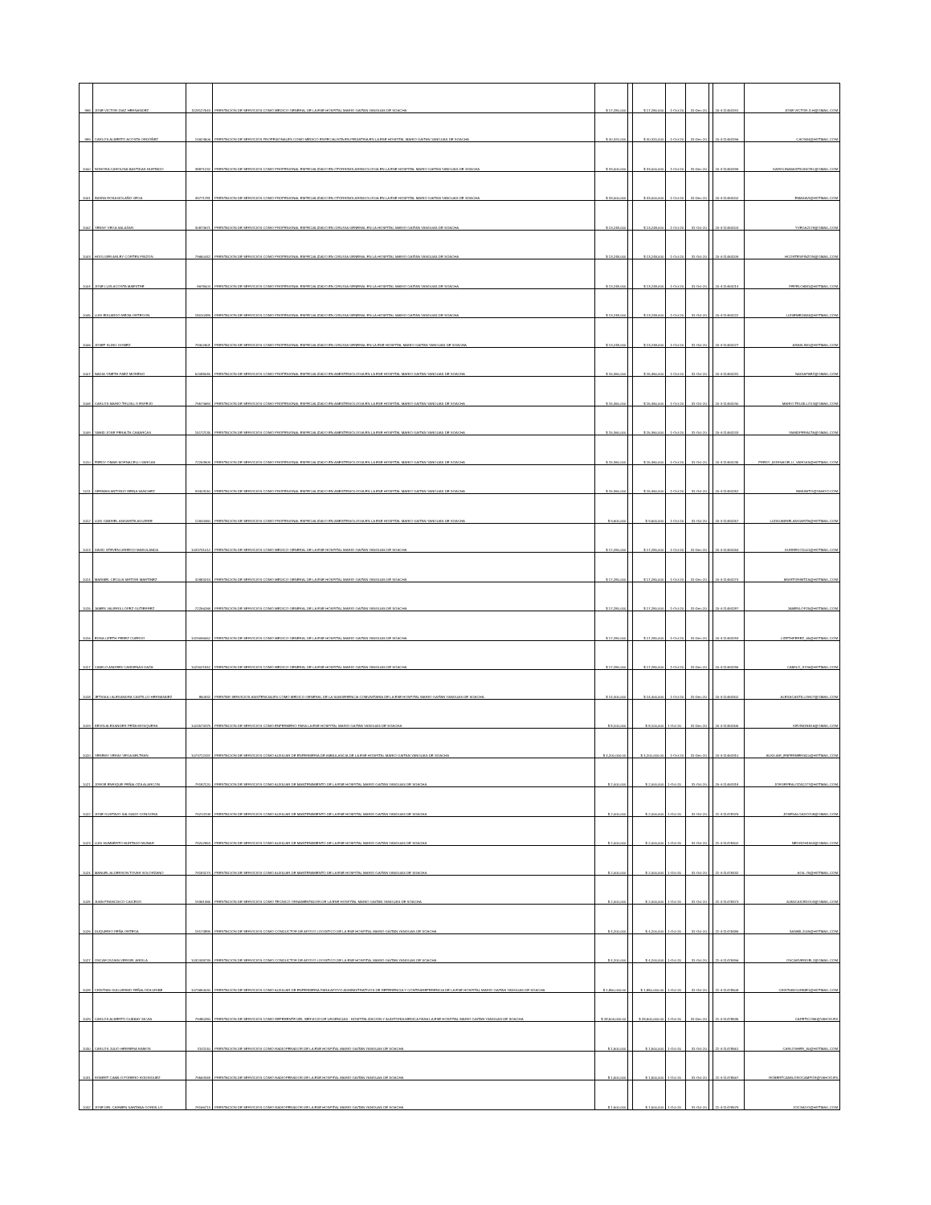| 998 | JOSE VICTOR DIAZ HERNANDEZ | 1128127543 | PRESTACION DE SERVICIOS COMO MEDICO GENERAL DE LA ESE HOSPITAL MARIO GAITAN YANGUAS DE SOACHA | $ 17,280,000 | | $ 17,280,000 | 1-Oct-20 | 31-Dec-20 | | 20-4-11463191 | JOSE.VICTOR.D.H@GMAIL.COM |
| 999 | CARLOS ALBERTO ACOSTA ORDOÑEZ | 14624506 | PRESTACION DE SERVICIOS PROFESIONALES COMO MEDICO ESPECIALISTA EN PEDIATRIA EN LA ESE HOSPITAL MARIO GAITAN YANGUAS DE SOACHA | $ 40,320,000 | | $ 40,320,000 | 1-Oct-20 | 31-Dec-20 | | 20-4-11463196 | CAOS84@HOTMAIL.COM |
| 1000 | NOHORA CAROLINA BASTIDAS HURTADO | 38871232 | PRESTACION DE SERVICIOS COMO PROFESIONAL ESPECIALIZADO EN OTORRINOLARINGOLOGIA EN LA ESE HOSPITAL MARIO GAITAN YANGUAS DE SOACHA | $ 33,000,000 | | $ 33,000,000 | 1-Oct-20 | 31-Dec-20 | | 20-4-11463199 | KAROLINABASTIDASORL@GMAIL.COM |
| 1001 | INDIRA ROSA BOLAÑO VEGA | 49771781 | PRESTACION DE SERVICIOS COMO PROFESIONAL ESPECIALIZADO EN OTORRINOLARINGOLOGIA EN LA ESE HOSPITAL MARIO GAITAN YANGUAS DE SOACHA | $ 33,000,000 | | $ 33,000,000 | 1-Oct-20 | 31-Dec-20 | | 20-4-11463202 | EMASAVI@HOTMAIL.COM |
| 1002 | YENNY VEGA SALAZAR | 30873671 | PRESTACION DE SERVICIOS COMO PROFESIONAL ESPECIALIZADO EN CIRUGIA GENERAL EN LA HOSPITAL MARIO GAITAN YANGUAS DE SOACHA | $ 13,248,000 | | $ 13,248,000 | 1-Oct-20 | 31-Oct-20 | | 20-4-11463203 | YVEGA2179@GMAIL.COM |
| 1003 | HOOLGER ARLEY CORTES PINZON | 79650442 | PRESTACION DE SERVICIOS COMO PROFESIONAL ESPECIALIZADO EN CIRUGIA GENERAL EN LA HOSPITAL MARIO GAITAN YANGUAS DE SOACHA | $ 13,248,000 | | $ 13,248,000 | 1-Oct-20 | 31-Oct-20 | | 20-4-11463209 | HCORTESPINZON@GMAIL.COM |
| 1004 | JOSE LUIS ACOSTA MAESTRE | 8678004 | PRESTACION DE SERVICIOS COMO PROFESIONAL ESPECIALIZADO EN CIRUGIA GENERAL EN LA HOSPITAL MARIO GAITAN YANGUAS DE SOACHA | $ 13,248,000 | | $ 13,248,000 | 1-Oct-20 | 31-Oct-20 | | 20-4-11463214 | PEPELOAM1@HOTMAIL.COM |
| 1005 | LUIS EDUARDO MEJIA ORTEGON | 18010489 | PRESTACION DE SERVICIOS COMO PROFESIONAL ESPECIALIZADO EN CIRUGIA GENERAL EN LA HOSPITAL MARIO GAITAN YANGUAS DE SOACHA | $ 13,248,000 | | $ 13,248,000 | 1-Oct-20 | 31-Oct-20 | | 20-4-11463222 | LUISEMEJIA84@HOTMAIL.COM |
| 1006 | JOSEF KLING GOMEZ | 79302601 | PRESTACION DE SERVICIOS COMO PROFESIONAL ESPECIALIZADO EN CIRUGIA GENERAL EN LA ESE HOSPITAL MARIO GAITAN YANGUAS DE SOACHA | $ 13,248,000 | | $ 13,248,000 | 1-Oct-20 | 31-Oct-20 | | 20-4-11463227 | ARAKLING@HOTMAIL.COM |
| 1007 | NADIA YINETH PAEZ MORENO | 52088045 | PRESTACION DE SERVICIOS COMO PROFESIONAL ESPECIALIZADO EN ANESTESIOLOGIA EN LA ESE HOSPITAL MARIO GAITAN YANGUAS DE SOACHA | $ 15,360,000 | | $ 15,360,000 | 1-Oct-20 | 31-Oct-20 | | 20-4-11463231 | NADIAPAEZ@GMAIL.COM |
| 1008 | CARLOS MARIO TRUJILLO ESPEJO | 79574684 | PRESTACION DE SERVICIOS COMO PROFESIONAL ESPECIALIZADO EN ANESTESIOLOGIA EN LA ESE HOSPITAL MARIO GAITAN YANGUAS DE SOACHA | $ 15,360,000 | | $ 15,360,000 | 1-Oct-20 | 31-Oct-20 | | 20-4-11463240 | MARIO.TRUJILLO13@GMAIL.COM |
| 1009 | YAMID JOSE PERALTA CABARCAS | 15172135 | PRESTACION DE SERVICIOS COMO PROFESIONAL ESPECIALIZADO EN ANESTESIOLOGIA EN LA ESE HOSPITAL MARIO GAITAN YANGUAS DE SOACHA | $ 15,360,000 | | $ 15,360,000 | 1-Oct-20 | 31-Oct-20 | | 20-4-11463243 | YAMIDPERALTA@GMAIL.COM |
| 1010 | FREDY OMAR BORNACELLI VARGAS | 72263909 | PRESTACION DE SERVICIOS COMO PROFESIONAL ESPECIALIZADO EN ANESTESIOLOGIA EN LA ESE HOSPITAL MARIO GAITAN YANGUAS DE SOACHA | $ 15,360,000 | | $ 15,360,000 | 1-Oct-20 | 31-Oct-20 | | 20-4-11463245 | FREDY_BORNACELLI_VARGAS@HOTMAIL.COM |
| 1011 | GERMAN ANTONIO REINA SANCHEZ | 93403140 | PRESTACION DE SERVICIOS COMO PROFESIONAL ESPECIALIZADO EN ANESTESIOLOGIA EN LA ESE HOSPITAL MARIO GAITAN YANGUAS DE SOACHA | $ 15,360,000 | | $ 15,360,000 | 1-Oct-20 | 31-Oct-20 | | 20-4-11463252 | INMUNITO@YAHOO.COM |
| 1012 | LUIS GABRIEL ANGARITA AGUIRRE | 12644460 | PRESTACION DE SERVICIOS COMO PROFESIONAL ESPECIALIZADO EN ANESTESIOLOGIA EN LA ESE HOSPITAL MARIO GAITAN YANGUAS DE SOACHA | $ 9,600,000 | | $ 9,600,000 | 1-Oct-20 | 31-Oct-20 | | 20-4-11463257 | LUISGABRIELANGARITA@HOTMAIL.COM |
| 1013 | DAVID STEVEN URREGO MARULANDA | 1033741012 | PRESTACION DE SERVICIOS COMO MEDICO GENERAL DE LA ESE HOSPITAL MARIO GAITAN YANGUAS DE SOACHA | $ 17,280,000 | | $ 17,280,000 | 1-Oct-20 | 31-Dec-20 | | 20-4-11463264 | DURREGO1001@HOTMAIL.COM |
| 1014 | MARIBEL CECILIA SIRTORI MARTINEZ | 32683244 | PRESTACION DE SERVICIOS COMO MEDICO GENERAL DE LA ESE HOSPITAL MARIO GAITAN YANGUAS DE SOACHA | $ 17,280,000 | | $ 17,280,000 | 1-Oct-20 | 31-Dec-20 | | 20-4-11463274 | MSIRTORIMTZA@HOTMAIL.COM |
| 1015 | JAMES VALERIS LOPEZ GUTIERREZ | 72256268 | PRESTACION DE SERVICIOS COMO MEDICO GENERAL DE LA ESE HOSPITAL MARIO GAITAN YANGUAS DE SOACHA | $ 17,280,000 | | $ 17,280,000 | 1-Oct-20 | 31-Dec-20 | | 20-4-11463287 | JAMESLOP25@HOTMAIL.COM |
| 1016 | EDNA LIZETH PEREZ CUERVO | 1019096052 | PRESTACION DE SERVICIOS COMO MEDICO GENERAL DE LA ESE HOSPITAL MARIO GAITAN YANGUAS DE SOACHA | $ 17,280,000 | | $ 17,280,000 | 1-Oct-20 | 31-Dec-20 | | 20-4-11463293 | LIZETHPEREZ_65@HOTMAIL.COM |
| 1017 | CAMILO ANDRES CARDENAS DAZA | 1023021942 | PRESTACION DE SERVICIOS COMO MEDICO GENERAL DE LA ESE HOSPITAL MARIO GAITAN YANGUAS DE SOACHA | $ 17,280,000 | | $ 17,280,000 | 1-Oct-20 | 31-Dec-20 | | 20-4-11463295 | CAMILO_9726@HOTMAIL.COM |
| 1018 | JETSSULI ALEXANDRA CASTILLO HERNANDEZ | 850932 | PRESTAR SERVICIOS ASISTENCIALES COMO MEDICO GENERAL DE LA SUBGERENCIA COMUNITARIA DE LA ESE HOSPITAL MARIO GAITAN YANGUAS DE SOACHA | $ 14,400,000 | | $ 14,400,000 | 1-Oct-20 | 31-Dec-20 | | 20-4-11463302 | ALEXACASTILLOH27@GMAIL.COM |
| 1019 | KEVIN ALEXANDER PEÑA MOSQUERA | 1024573479 | PRESTACION DE SERVICIOS COMO ENFERMERO PARA LA ESE HOSPITAL MARIO GAITAN YANGUAS DE SOACHA | $ 8,100,000 | | $ 8,100,000 | 1-Oct-20 | 31-Dec-20 | | 20-4-11463305 | KEVINDNB16@GMAIL.COM |
| 1020 | YEREMY YERAY VEGA BELTRAN | 1073712437 | PRESTACION DE SERVICIOS COMO AUXILIAR DE ENFERMERIA DE AMBULANCIA DE LA ESE HOSPITAL MARIO GAITAN YANGUAS DE SOACHA | $ 4,200,000.00 | | $ 4,200,000.00 | 1-Oct-20 | 31-Dec-20 | | 20-4-11463310 | AUXILIAR_ENFERMERIA10@HOTMAIL.COM |
| 1021 | JORGE ENRIQUE PEÑALOZA ALARCON | 79182120 | PRESTACION DE SERVICIOS COMO AUXILIAR DE MANTENIMIENTO DE LA ESE HOSPITAL MARIO GAITAN YANGUAS DE SOACHA | $ 2,000,000 | | $ 2,000,000 | 1-Oct-20 | 31-Oct-20 | | 20-4-11463318 | JORGEPEALOZA1277@HOTMAIL.COM |
| 1022 | JOSE GUSTAVO SALGADO GONGORA | 79214708 | PRESTACION DE SERVICIOS COMO AUXILIAR DE MANTENIMIENTO DE LA ESE HOSPITAL MARIO GAITAN YANGUAS DE SOACHA | $ 2,000,000 | | $ 2,000,000 | 1-Oct-20 | 31-Oct-20 | | 21-4-11478376 | JOSESALGADO708@GMAIL.COM |
| 1023 | LUIS HUMBERTO HURTADO MUNAR | 79202953 | PRESTACION DE SERVICIOS COMO AUXILIAR DE MANTENIMIENTO DE LA ESE HOSPITAL MARIO GAITAN YANGUAS DE SOACHA | $ 2,000,000 | | $ 2,000,000 | 1-Oct-20 | 31-Oct-20 | | 21-4-11478402 | NEGROH1963@GMAIL.COM |
| 1024 | MANUEL ALDERSON TOVAR SOLORZANO | 79183274 | PRESTACION DE SERVICIOS COMO AUXILIAR DE MANTENIMIENTO DE LA ESE HOSPITAL MARIO GAITAN YANGUAS DE SOACHA | $ 2,000,000 | | $ 2,000,000 | 1-Oct-20 | 31-Oct-20 | | 21-4-11478432 | AGIL.75@HOTMAIL.COM |
| 1025 | JUAN FRANCISCO CAICEDO | 19361365 | PRESTACION DE SERVICIOS COMO TECNICO ORNAMENTADOR DE LA ESE HOSPITAL MARIO GAITAN YANGUAS DE SOACHA | $ 2,000,000 | | $ 2,000,000 | 1-Oct-20 | 31-Oct-20 | | 21-4-11478473 | JUANCAICEDO03@GMAIL.COM |
| 1026 | DUQUEIRO PEÑA ORTEGA | 19173899 | PRESTACION DE SERVICIOS COMO CONDUCTOR DE APOYO LOGISTICO DE LA ESE HOSPITAL MARIO GAITAN YANGUAS DE SOACHA | $ 4,200,000 | | $ 4,200,000 | 1-Oct-20 | 31-Oct-20 | | 21-4-11478486 | SANMIL2009@HOTMAIL.COM |
| 1027 | OSCAR DUVAN VERGEL ARDILA | 1032448739 | PRESTACION DE SERVICIOS COMO CONDUCTOR DE APOYO LOGISTICO DE LA ESE HOSPITAL MARIO GAITAN YANGUAS DE SOACHA | $ 4,200,000 | | $ 4,200,000 | 1-Oct-20 | 31-Oct-20 | | 21-4-11478496 | OSCARVERGEL2@GMAIL.COM |
| 1028 | CRISTIAN GUILLERMO PEÑALOZA URIBE | 1073694030 | PRESTACION DE SERVICIOS COMO AUXILIAR DE ENFERMERIA PARA APOYO ADMINISTRATIVOS DE REFERENCIA Y CONTRAREFERENCIA DE LA ESE HOSPITAL MARIO GAITAN YANGUAS DE SOACHA | $ 1,850,000.00 | | $ 1,850,000.00 | 1-Oct-20 | 31-Oct-20 | | 21-4-11478508 | CRISTIANGURIBE1@HOTMAIL.COM |
| 1029 | CARLOS ALBERTO GUBBAY SILVIA | 79480280 | PRESTACION DE SERVICIOS COMO REFERENTE DEL SERVICIO DE URGENCIAS - HOSPITALIZACION Y AUDITORIA MEDICA PARA LA ESE HOSPITAL MARIO GAITAN YANGUAS DE SOACHA | $ 28,500,000.00 | | $ 28,500,000.00 | 1-Oct-20 | 31-Dec-20 | | 21-4-11478535 | CAPETICO96@YAHOO.ES |
| 1030 | CARLOS JULIO HERRERA RAMOS | 3141140 | PRESTACION DE SERVICIOS COMO RADIOPERADOR DE LA ESE HOSPITAL MARIO GAITAN YANGUAS DE SOACHA | $ 1,500,000 | | $ 1,500,000 | 1-Oct-20 | 31-Oct-20 | | 21-4-11478551 | CARLOSHER_80@HOTMAIL.COM |
| 1031 | ROBERT CAMILO FORERO RODRIGUEZ | 79563348 | PRESTACION DE SERVICIOS COMO RADIOPERADOR DE LA ESE HOSPITAL MARIO GAITAN YANGUAS DE SOACHA | $ 1,500,000 | | $ 1,500,000 | 1-Oct-20 | 31-Oct-20 | | 21-4-11478567 | ROBERTCAMILOROCAMFOR@YAHOO.ES |
| 1032 | JOSE DEL CARMEN SANTANA GORDILLO | 79166713 | PRESTACION DE SERVICIOS COMO RADIOPERADOR DE LA ESE HOSPITAL MARIO GAITAN YANGUAS DE SOACHA | $ 1,500,000 | | $ 1,500,000 | 1-Oct-20 | 31-Oct-20 | | 21-4-11478579 | JOCSAGO@HOTMAIL.COM |